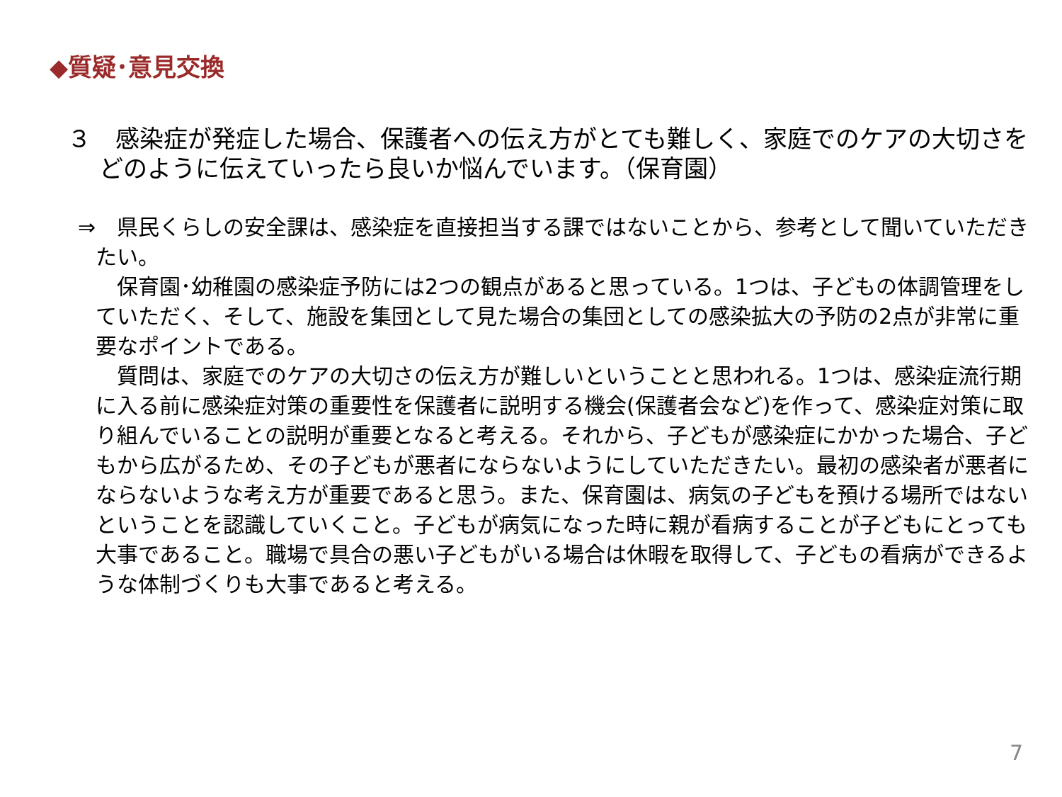◆質疑･意見交換
３　感染症が発症した場合、保護者への伝え方がとても難しく、家庭でのケアの大切さをどのように伝えていったら良いか悩んでいます。（保育園）
⇒　県民くらしの安全課は、感染症を直接担当する課ではないことから、参考として聞いていただきたい。
　保育園･幼稚園の感染症予防には2つの観点があると思っている。1つは、子どもの体調管理をしていただく、そして、施設を集団として見た場合の集団としての感染拡大の予防の2点が非常に重要なポイントである。
　質問は、家庭でのケアの大切さの伝え方が難しいということと思われる。1つは、感染症流行期に入る前に感染症対策の重要性を保護者に説明する機会(保護者会など)を作って、感染症対策に取り組んでいることの説明が重要となると考える。それから、子どもが感染症にかかった場合、子どもから広がるため、その子どもが悪者にならないようにしていただきたい。最初の感染者が悪者にならないような考え方が重要であると思う。また、保育園は、病気の子どもを預ける場所ではないということを認識していくこと。子どもが病気になった時に親が看病することが子どもにとっても大事であること。職場で具合の悪い子どもがいる場合は休暇を取得して、子どもの看病ができるような体制づくりも大事であると考える。
7